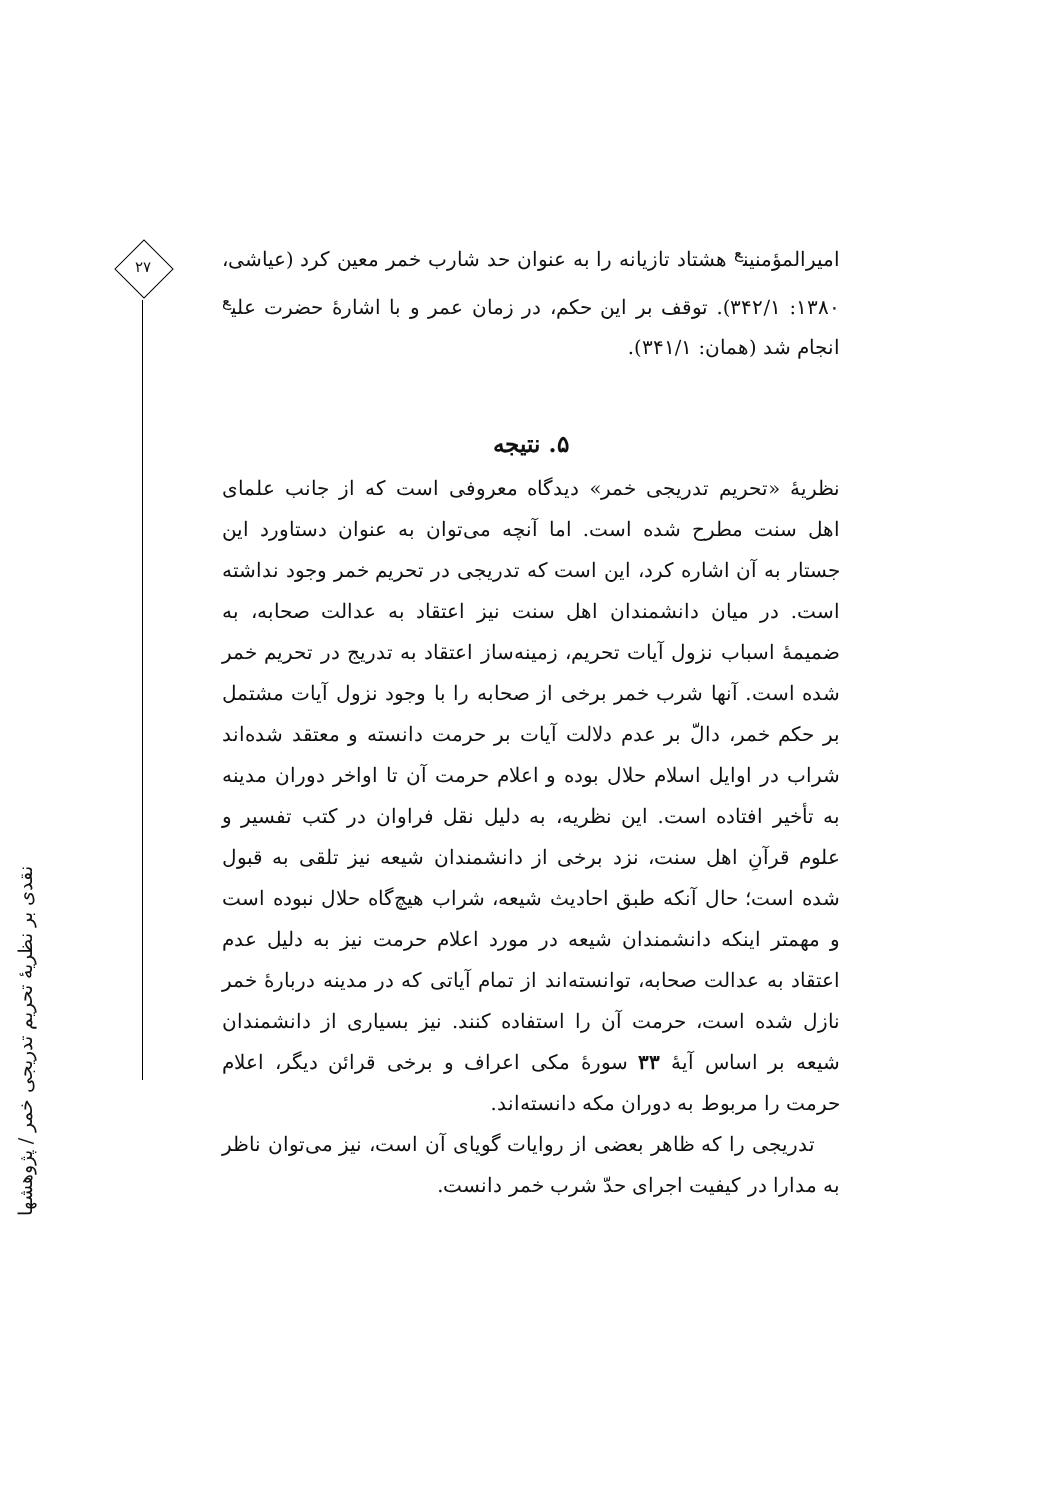امیرالمؤمنین<sup>ع</sup> هشتاد تازیانه را به عنوان حد شارب خمر معین کرد (عیاشی، ۱۳۸۰: ۳۴۲/۱). توقف بر این حکم، در زمان عمر و با اشارهٔ حضرت علی<sup>ع</sup> انجام شد (همان: ۳۴۱/۱).
۵. نتیجه
نظریهٔ «تحریم تدریجی خمر» دیدگاه معروفی است که از جانب علمای اهل سنت مطرح شده است. اما آنچه می‌توان به عنوان دستاورد این جستار به آن اشاره کرد، این است که تدریجی در تحریم خمر وجود نداشته است. در میان دانشمندان اهل سنت نیز اعتقاد به عدالت صحابه، به ضمیمهٔ اسباب نزول آیات تحریم، زمینه‌ساز اعتقاد به تدریج در تحریم خمر شده است. آنها شرب خمر برخی از صحابه را با وجود نزول آیات مشتمل بر حکم خمر، دالّ بر عدم دلالت آیات بر حرمت دانسته و معتقد شده‌اند شراب در اوایل اسلام حلال بوده و اعلام حرمت آن تا اواخر دوران مدینه به تأخیر افتاده است. این نظریه، به دلیل نقل فراوان در کتب تفسیر و علوم قرآنِ اهل سنت، نزد برخی از دانشمندان شیعه نیز تلقی به قبول شده است؛ حال آنکه طبق احادیث شیعه، شراب هیچ‌گاه حلال نبوده است و مهمتر اینکه دانشمندان شیعه در مورد اعلام حرمت نیز به دلیل عدم اعتقاد به عدالت صحابه، توانسته‌اند از تمام آیاتی که در مدینه دربارهٔ خمر نازل شده است، حرمت آن را استفاده کنند. نیز بسیاری از دانشمندان شیعه بر اساس آیهٔ ۳۳ سورهٔ مکی اعراف و برخی قرائن دیگر، اعلام حرمت را مربوط به دوران مکه دانسته‌اند.
تدریجی را که ظاهر بعضی از روایات گویای آن است، نیز می‌توان ناظر به مدارا در کیفیت اجرای حدّ شرب خمر دانست.
۲۷
نقدی بر نظریهٔ تحریم تدریجی خمر / پژوهشها